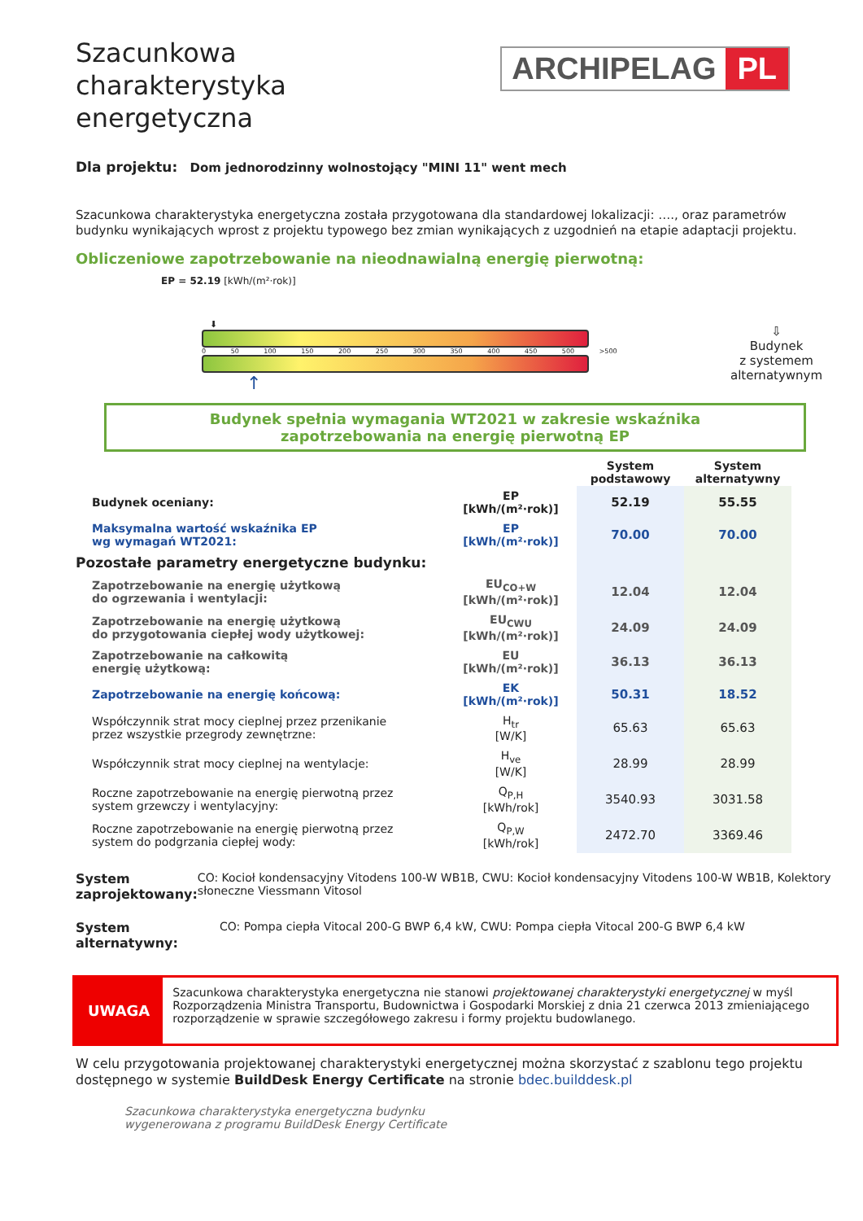Szacunkowa charakterystyka energetyczna
ARCHIPELAG PL
Dla projektu: Dom jednorodzinny wolnostojący "MINI 11" went mech
Szacunkowa charakterystyka energetyczna została przygotowana dla standardowej lokalizacji: …., oraz parametrów budynku wynikających wprost z projektu typowego bez zmian wynikających z uzgodnień na etapie adaptacji projektu.
Obliczeniowe zapotrzebowanie na nieodnawialną energię pierwotną:
EP = 52.19 [kWh/(m²·rok)]
⬇
0 50 100 150 200 250 300 350 400 450 500 >500
↑
⇩
Budynek
z systemem
alternatywnym
Budynek spełnia wymagania WT2021 w zakresie wskaźnika
zapotrzebowania na energię pierwotną EP
| | | System podstawowy | System alternatywny |
| Budynek oceniany: | EP [kWh/(m²·rok)] | 52.19 | 55.55 |
| Maksymalna wartość wskaźnika EP wg wymagań WT2021: | EP [kWh/(m²·rok)] | 70.00 | 70.00 |
| Pozostałe parametry energetyczne budynku: | | | |
| Zapotrzebowanie na energię użytkową do ogrzewania i wentylacji: | EU<sub>CO+W</sub> [kWh/(m²·rok)] | 12.04 | 12.04 |
| Zapotrzebowanie na energię użytkową do przygotowania ciepłej wody użytkowej: | EU<sub>CWU</sub> [kWh/(m²·rok)] | 24.09 | 24.09 |
| Zapotrzebowanie na całkowitą energię użytkową: | EU [kWh/(m²·rok)] | 36.13 | 36.13 |
| Zapotrzebowanie na energię końcową: | EK [kWh/(m²·rok)] | 50.31 | 18.52 |
| Współczynnik strat mocy cieplnej przez przenikanie przez wszystkie przegrody zewnętrzne: | H<sub>tr</sub> [W/K] | 65.63 | 65.63 |
| Współczynnik strat mocy cieplnej na wentylacje: | H<sub>ve</sub> [W/K] | 28.99 | 28.99 |
| Roczne zapotrzebowanie na energię pierwotną przez system grzewczy i wentylacyjny: | Q<sub>P,H</sub> [kWh/rok] | 3540.93 | 3031.58 |
| Roczne zapotrzebowanie na energię pierwotną przez system do podgrzania ciepłej wody: | Q<sub>P,W</sub> [kWh/rok] | 2472.70 | 3369.46 |
System zaprojektowany:
CO: Kocioł kondensacyjny Vitodens 100-W WB1B, CWU: Kocioł kondensacyjny Vitodens 100-W WB1B, Kolektory słoneczne Viessmann Vitosol
System alternatywny:
CO: Pompa ciepła Vitocal 200-G BWP 6,4 kW, CWU: Pompa ciepła Vitocal 200-G BWP 6,4 kW
UWAGA
Szacunkowa charakterystyka energetyczna nie stanowi projektowanej charakterystyki energetycznej w myśl Rozporządzenia Ministra Transportu, Budownictwa i Gospodarki Morskiej z dnia 21 czerwca 2013 zmieniającego rozporządzenie w sprawie szczegółowego zakresu i formy projektu budowlanego.
W celu przygotowania projektowanej charakterystyki energetycznej można skorzystać z szablonu tego projektu dostępnego w systemie BuildDesk Energy Certificate na stronie bdec.builddesk.pl
Szacunkowa charakterystyka energetyczna budynku
wygenerowana z programu BuildDesk Energy Certificate